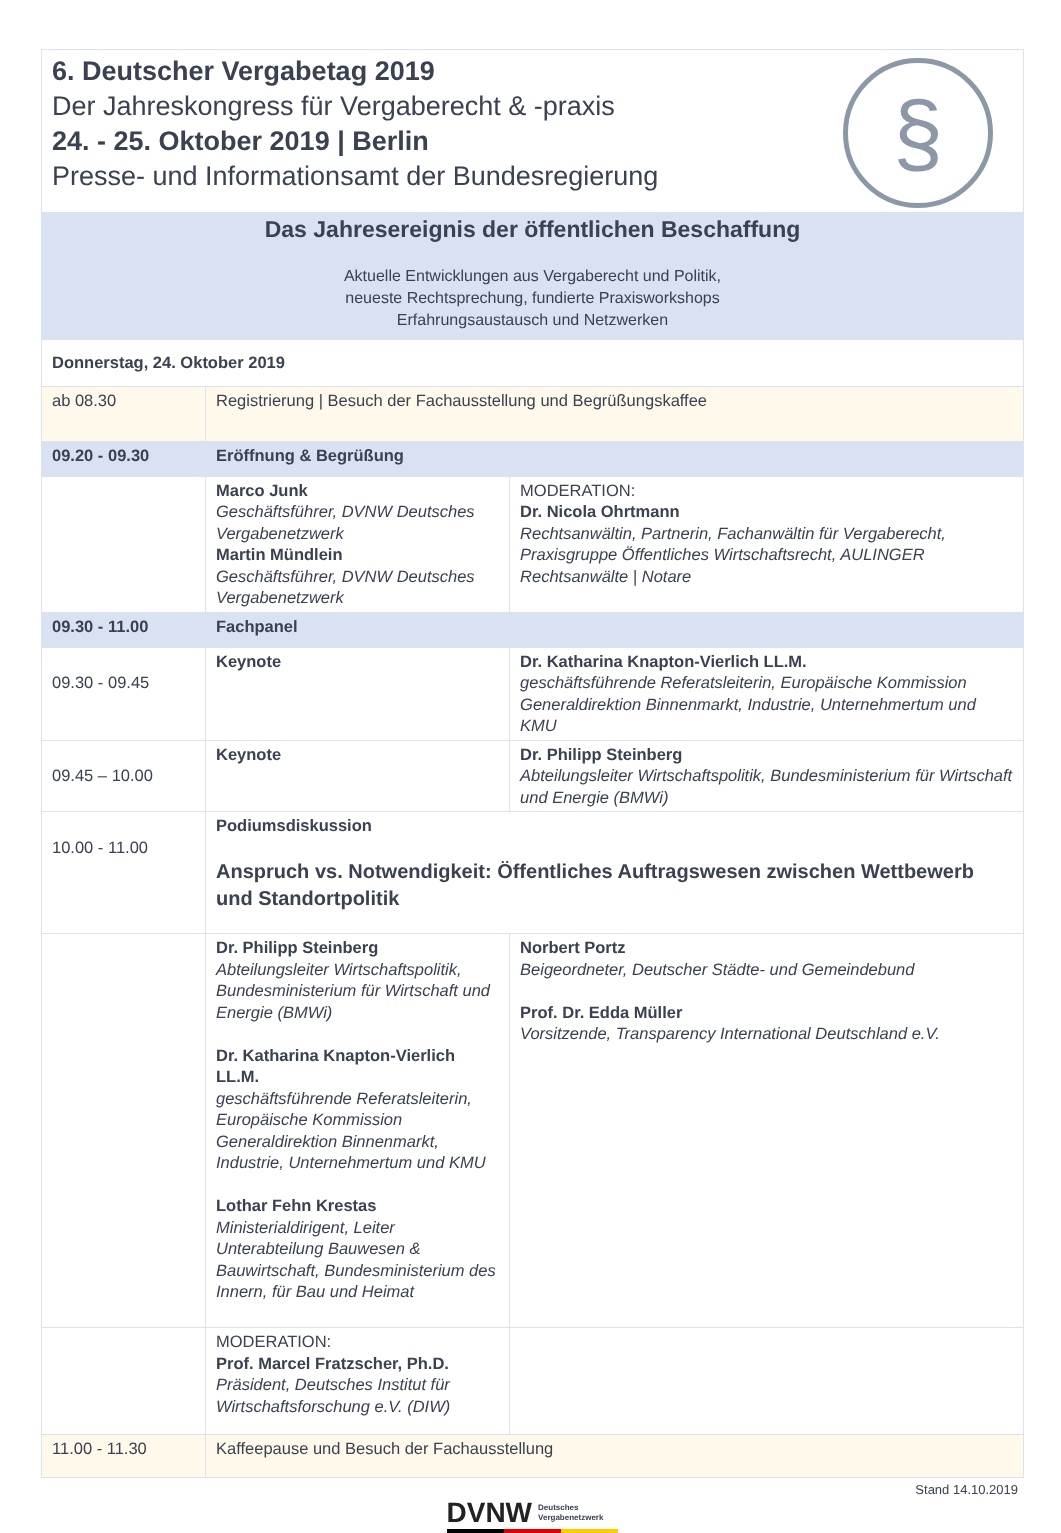6. Deutscher Vergabetag 2019
Der Jahreskongress für Vergaberecht & -praxis
24. - 25. Oktober 2019 | Berlin
Presse- und Informationsamt der Bundesregierung
§
Das Jahresereignis der öffentlichen Beschaffung
Aktuelle Entwicklungen aus Vergaberecht und Politik,
neueste Rechtsprechung, fundierte Praxisworkshops
Erfahrungsaustausch und Netzwerken
| Donnerstag, 24. Oktober 2019 | | |
| ab 08.30 | Registrierung / Besuch der Fachausstellung und Begrüßungskaffee | |
| 09.20 - 09.30 | Eröffnung & Begrüßung | |
| | Marco Junk Geschäftsführer, DVNW Deutsches Vergabenetzwerk Martin Mündlein Geschäftsführer, DVNW Deutsches Vergabenetzwerk | MODERATION: Dr. Nicola Ohrtmann Rechtsanwältin, Partnerin, Fachanwältin für Vergaberecht, Praxisgruppe Öffentliches Wirtschaftsrecht, AULINGER Rechtsanwälte / Notare |
| 09.30 - 11.00 | Fachpanel | |
| 09.30 - 09.45 | Keynote | Dr. Katharina Knapton-Vierlich LL.M. geschäftsführende Referatsleiterin, Europäische Kommission Generaldirektion Binnenmarkt, Industrie, Unternehmertum und KMU |
| 09.45 – 10.00 | Keynote | Dr. Philipp Steinberg Abteilungsleiter Wirtschaftspolitik, Bundesministerium für Wirtschaft und Energie (BMWi) |
| 10.00 - 11.00 | Podiumsdiskussion Anspruch vs. Notwendigkeit: Öffentliches Auftragswesen zwischen Wettbewerb und Standortpolitik | |
| | Dr. Philipp Steinberg Abteilungsleiter Wirtschaftspolitik, Bundesministerium für Wirtschaft und Energie (BMWi) Dr. Katharina Knapton-Vierlich LL.M. geschäftsführende Referatsleiterin, Europäische Kommission Generaldirektion Binnenmarkt, Industrie, Unternehmertum und KMU Lothar Fehn Krestas Ministerialdirigent, Leiter Unterabteilung Bauwesen & Bauwirtschaft, Bundesministerium des Innern, für Bau und Heimat | Norbert Portz Beigeordneter, Deutscher Städte- und Gemeindebund Prof. Dr. Edda Müller Vorsitzende, Transparency International Deutschland e.V. |
| | MODERATION: Prof. Marcel Fratzscher, Ph.D. Präsident, Deutsches Institut für Wirtschaftsforschung e.V. (DIW) | |
| 11.00 - 11.30 | Kaffeepause und Besuch der Fachausstellung | |
Stand 14.10.2019
DVNW Deutsches
Vergabenetzwerk